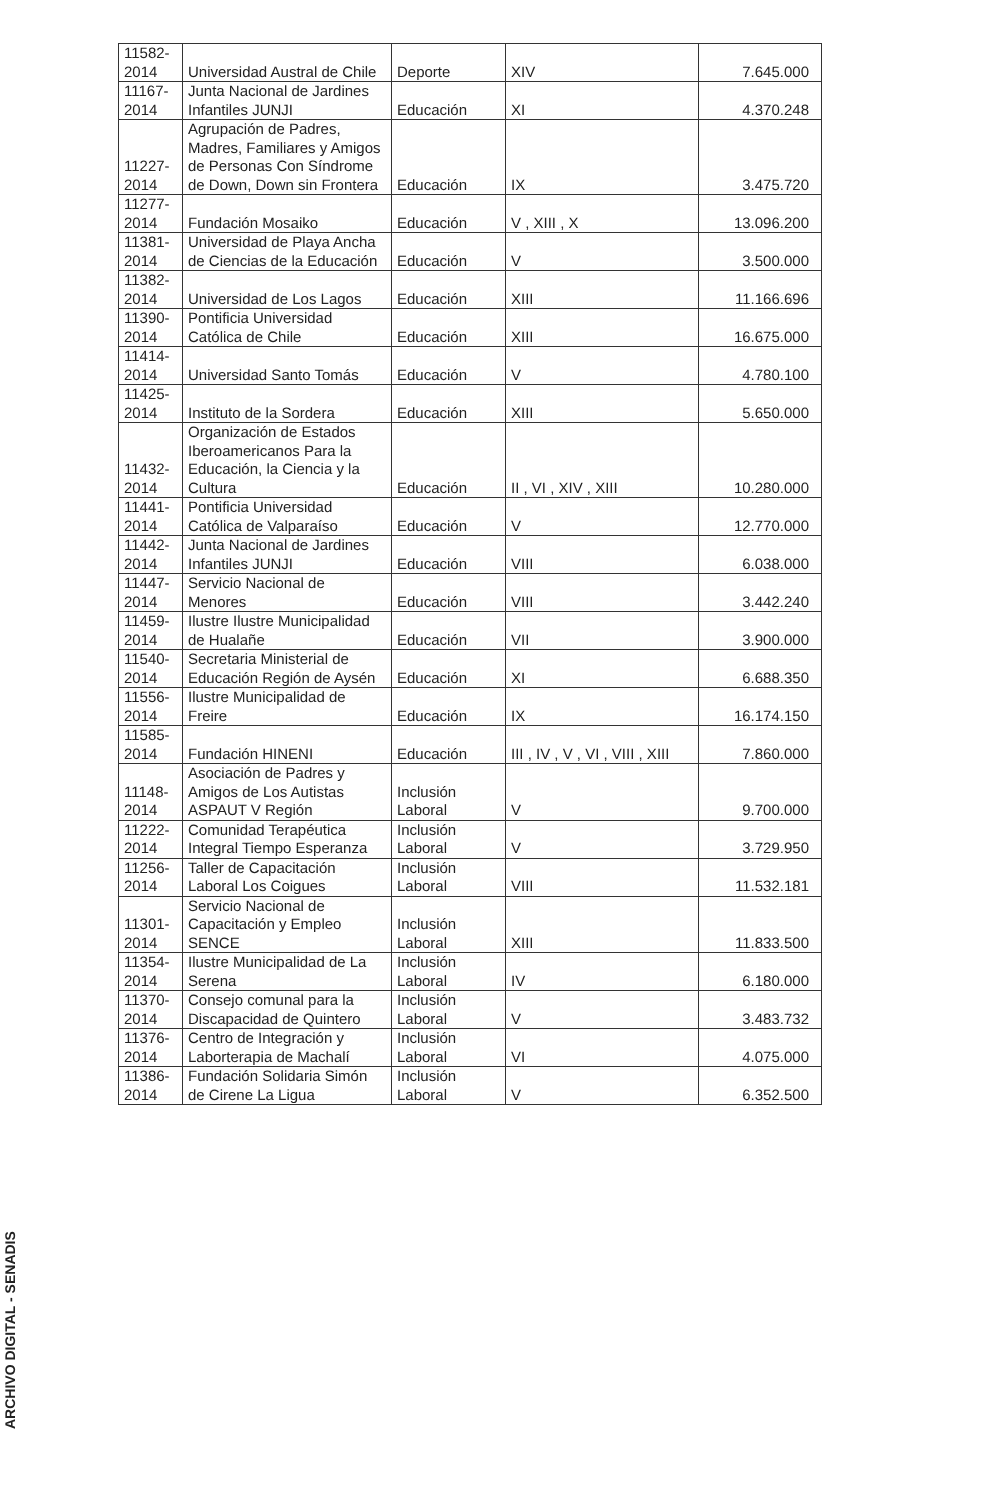| 11582-2014 | Universidad Austral de Chile | Deporte | XIV | 7.645.000 |
| 11167-2014 | Junta Nacional de Jardines Infantiles JUNJI | Educación | XI | 4.370.248 |
| 11227-2014 | Agrupación de Padres, Madres, Familiares y Amigos de Personas Con Síndrome de Down, Down sin Frontera | Educación | IX | 3.475.720 |
| 11277-2014 | Fundación Mosaiko | Educación | V , XIII , X | 13.096.200 |
| 11381-2014 | Universidad de Playa Ancha de Ciencias de la Educación | Educación | V | 3.500.000 |
| 11382-2014 | Universidad de Los Lagos | Educación | XIII | 11.166.696 |
| 11390-2014 | Pontificia Universidad Católica de Chile | Educación | XIII | 16.675.000 |
| 11414-2014 | Universidad Santo Tomás | Educación | V | 4.780.100 |
| 11425-2014 | Instituto de la Sordera | Educación | XIII | 5.650.000 |
| 11432-2014 | Organización de Estados Iberoamericanos Para la Educación, la Ciencia y la Cultura | Educación | II , VI , XIV , XIII | 10.280.000 |
| 11441-2014 | Pontificia Universidad Católica de Valparaíso | Educación | V | 12.770.000 |
| 11442-2014 | Junta Nacional de Jardines Infantiles JUNJI | Educación | VIII | 6.038.000 |
| 11447-2014 | Servicio Nacional de Menores | Educación | VIII | 3.442.240 |
| 11459-2014 | Ilustre Ilustre Municipalidad de Hualañe | Educación | VII | 3.900.000 |
| 11540-2014 | Secretaria Ministerial de Educación Región de Aysén | Educación | XI | 6.688.350 |
| 11556-2014 | Ilustre Municipalidad de Freire | Educación | IX | 16.174.150 |
| 11585-2014 | Fundación HINENI | Educación | III , IV , V , VI , VIII , XIII | 7.860.000 |
| 11148-2014 | Asociación de Padres y Amigos de Los Autistas ASPAUT V Región | Inclusión Laboral | V | 9.700.000 |
| 11222-2014 | Comunidad Terapéutica Integral Tiempo Esperanza | Inclusión Laboral | V | 3.729.950 |
| 11256-2014 | Taller de Capacitación Laboral Los Coigues | Inclusión Laboral | VIII | 11.532.181 |
| 11301-2014 | Servicio Nacional de Capacitación y Empleo SENCE | Inclusión Laboral | XIII | 11.833.500 |
| 11354-2014 | Ilustre Municipalidad de La Serena | Inclusión Laboral | IV | 6.180.000 |
| 11370-2014 | Consejo comunal para la Discapacidad de Quintero | Inclusión Laboral | V | 3.483.732 |
| 11376-2014 | Centro de Integración y Laborterapia de Machalí | Inclusión Laboral | VI | 4.075.000 |
| 11386-2014 | Fundación Solidaria Simón de Cirene La Ligua | Inclusión Laboral | V | 6.352.500 |
ARCHIVO DIGITAL - SENADIS